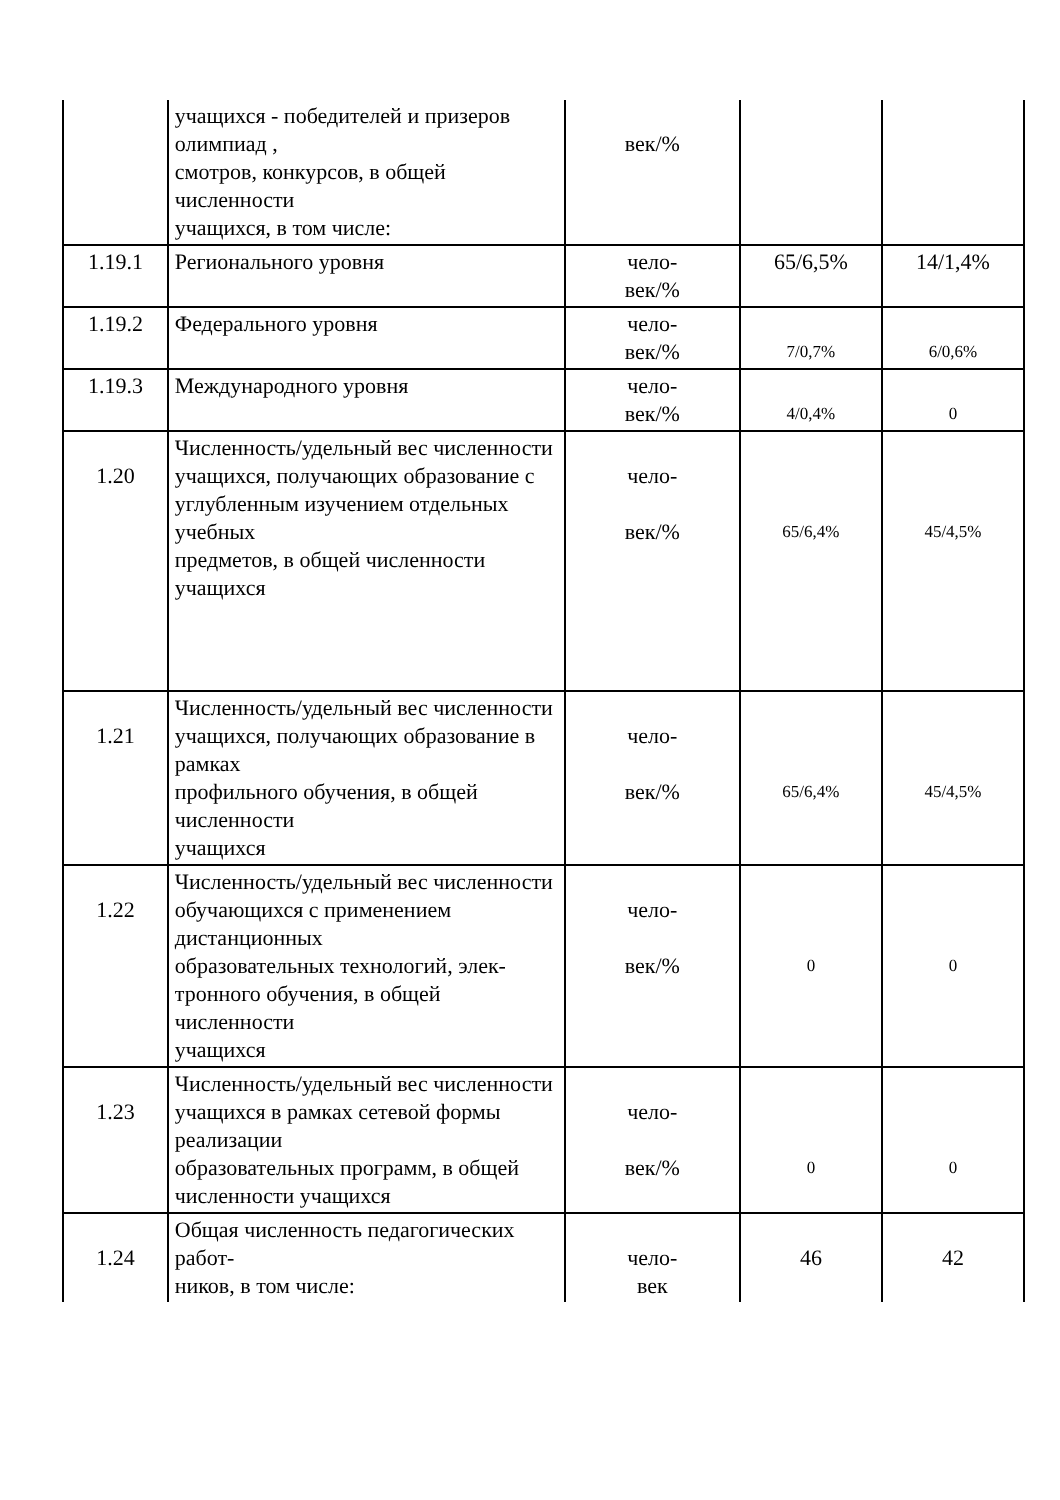| | учащихся - победителей и призеров олимпиад , смотров, конкурсов, в общей численности учащихся, в том числе: | век/% | | |
| 1.19.1 | Регионального уровня | чело- век/% | 65/6,5% | 14/1,4% |
| 1.19.2 | Федерального уровня | чело- век/% | 7/0,7% | 6/0,6% |
| 1.19.3 | Международного уровня | чело- век/% | 4/0,4% | 0 |
| 1.20 | Численность/удельный вес численности учащихся, получающих образование с углубленным изучением отдельных учебных предметов, в общей численности учащихся | чело- век/% | 65/6,4% | 45/4,5% |
| 1.21 | Численность/удельный вес численности учащихся, получающих образование в рамках профильного обучения, в общей численности учащихся | чело- век/% | 65/6,4% | 45/4,5% |
| 1.22 | Численность/удельный вес численности обучающихся с применением дистанционных образовательных технологий, элек-тронного обучения, в общей численности учащихся | чело- век/% | 0 | 0 |
| 1.23 | Численность/удельный вес численности учащихся в рамках сетевой формы реализации образовательных программ, в общей численности учащихся | чело- век/% | 0 | 0 |
| 1.24 | Общая численность педагогических работ- ников, в том числе: | чело- век | 46 | 42 |